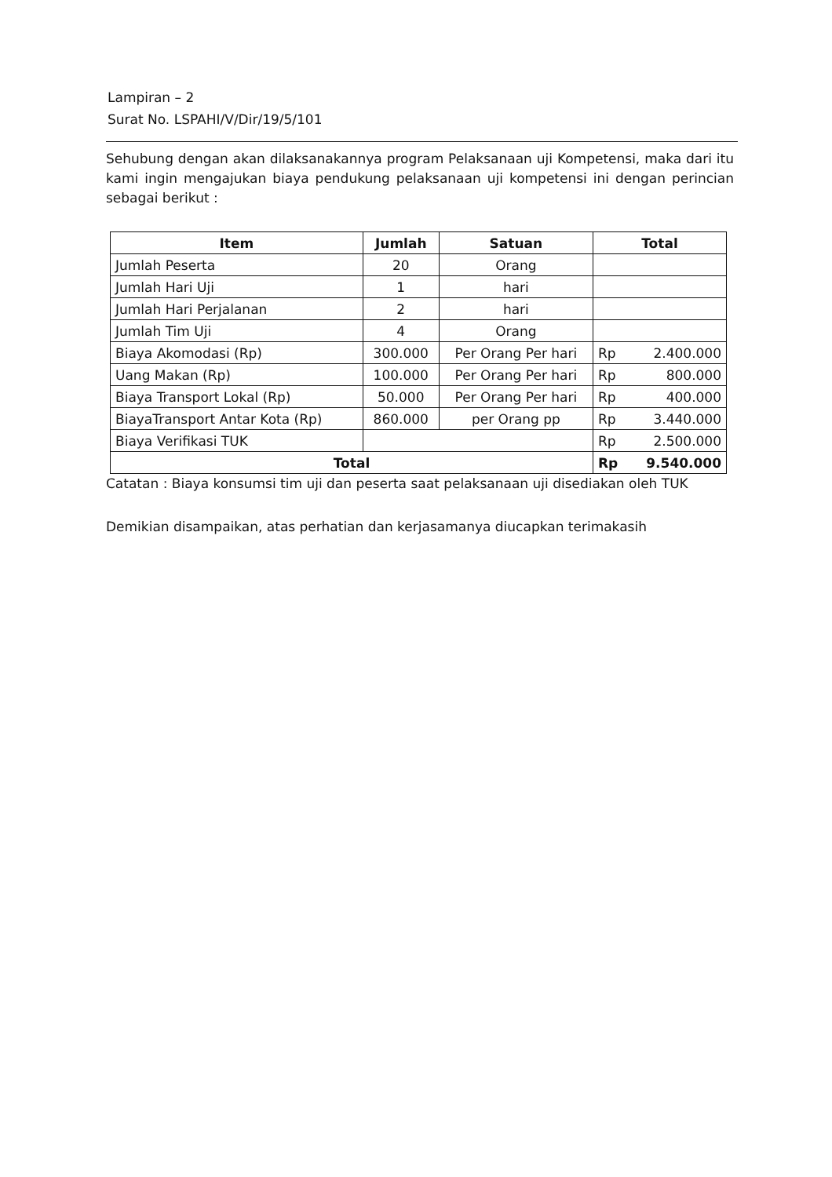Lampiran – 2
Surat No. LSPAHI/V/Dir/19/5/101
Sehubung dengan akan dilaksanakannya program Pelaksanaan uji Kompetensi, maka dari itu kami ingin mengajukan biaya pendukung pelaksanaan uji kompetensi ini dengan perincian sebagai berikut :
| Item | Jumlah | Satuan | Total | |
| --- | --- | --- | --- | --- |
| Jumlah Peserta | 20 | Orang | | |
| Jumlah Hari Uji | 1 | hari | | |
| Jumlah Hari Perjalanan | 2 | hari | | |
| Jumlah Tim Uji | 4 | Orang | | |
| Biaya Akomodasi (Rp) | 300.000 | Per Orang Per hari | Rp | 2.400.000 |
| Uang Makan (Rp) | 100.000 | Per Orang Per hari | Rp | 800.000 |
| Biaya Transport Lokal (Rp) | 50.000 | Per Orang Per hari | Rp | 400.000 |
| BiayaTransport Antar Kota (Rp) | 860.000 | per Orang pp | Rp | 3.440.000 |
| Biaya Verifikasi TUK | | | Rp | 2.500.000 |
| Total | | | Rp | 9.540.000 |
Catatan : Biaya konsumsi tim uji dan peserta saat pelaksanaan uji disediakan oleh TUK
Demikian disampaikan, atas perhatian dan kerjasamanya diucapkan terimakasih